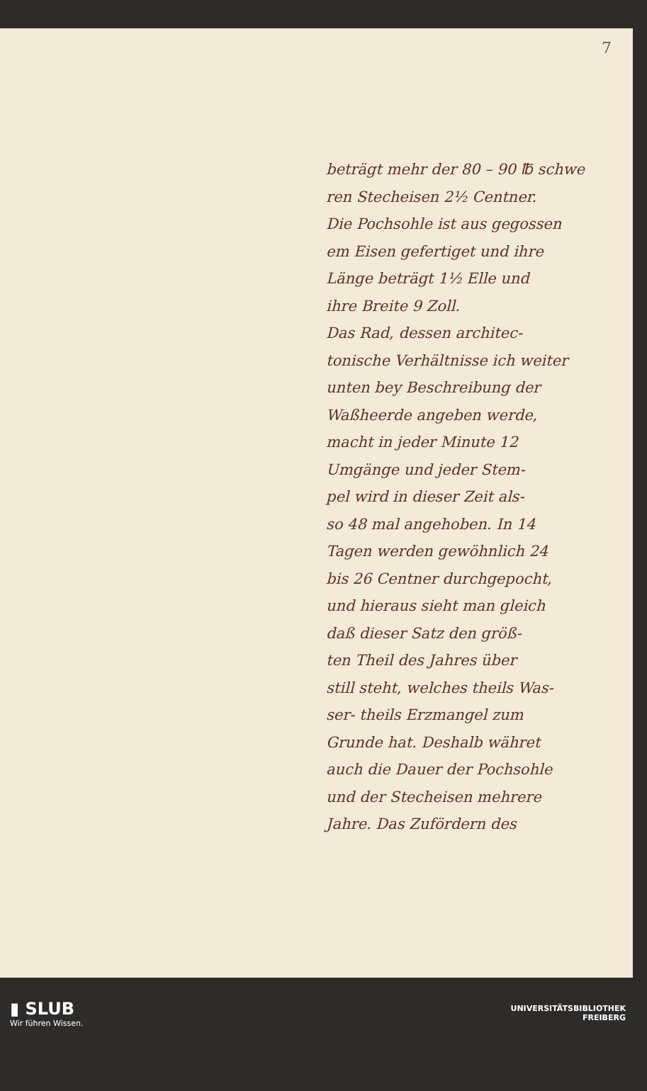7
beträgt mehr der 80 – 90 ℔ schwe
ren Stecheisen 2½ Centner.
Die Pochsohle ist aus gegossen
em Eisen gefertiget und ihre
Länge beträgt 1½ Elle und
ihre Breite 9 Zoll.
Das Rad, dessen architec-
tonische Verhältnisse ich weiter
unten bey Beschreibung der
Waßheerde angeben werde,
macht in jeder Minute 12
Umgänge und jeder Stem-
pel wird in dieser Zeit als-
so 48 mal angehoben. In 14
Tagen werden gewöhnlich 24
bis 26 Centner durchgepocht,
und hieraus sieht man gleich
daß dieser Satz den größ-
ten Theil des Jahres über
still steht, welches theils Was-
ser- theils Erzmangel zum
Grunde hat. Deshalb währet
auch die Dauer der Pochsohle
und der Stecheisen mehrere
Jahre. Das Zufördern des
▮ SLUB
Wir führen Wissen.
UNIVERSITÄTSBIBLIOTHEK
FREIBERG